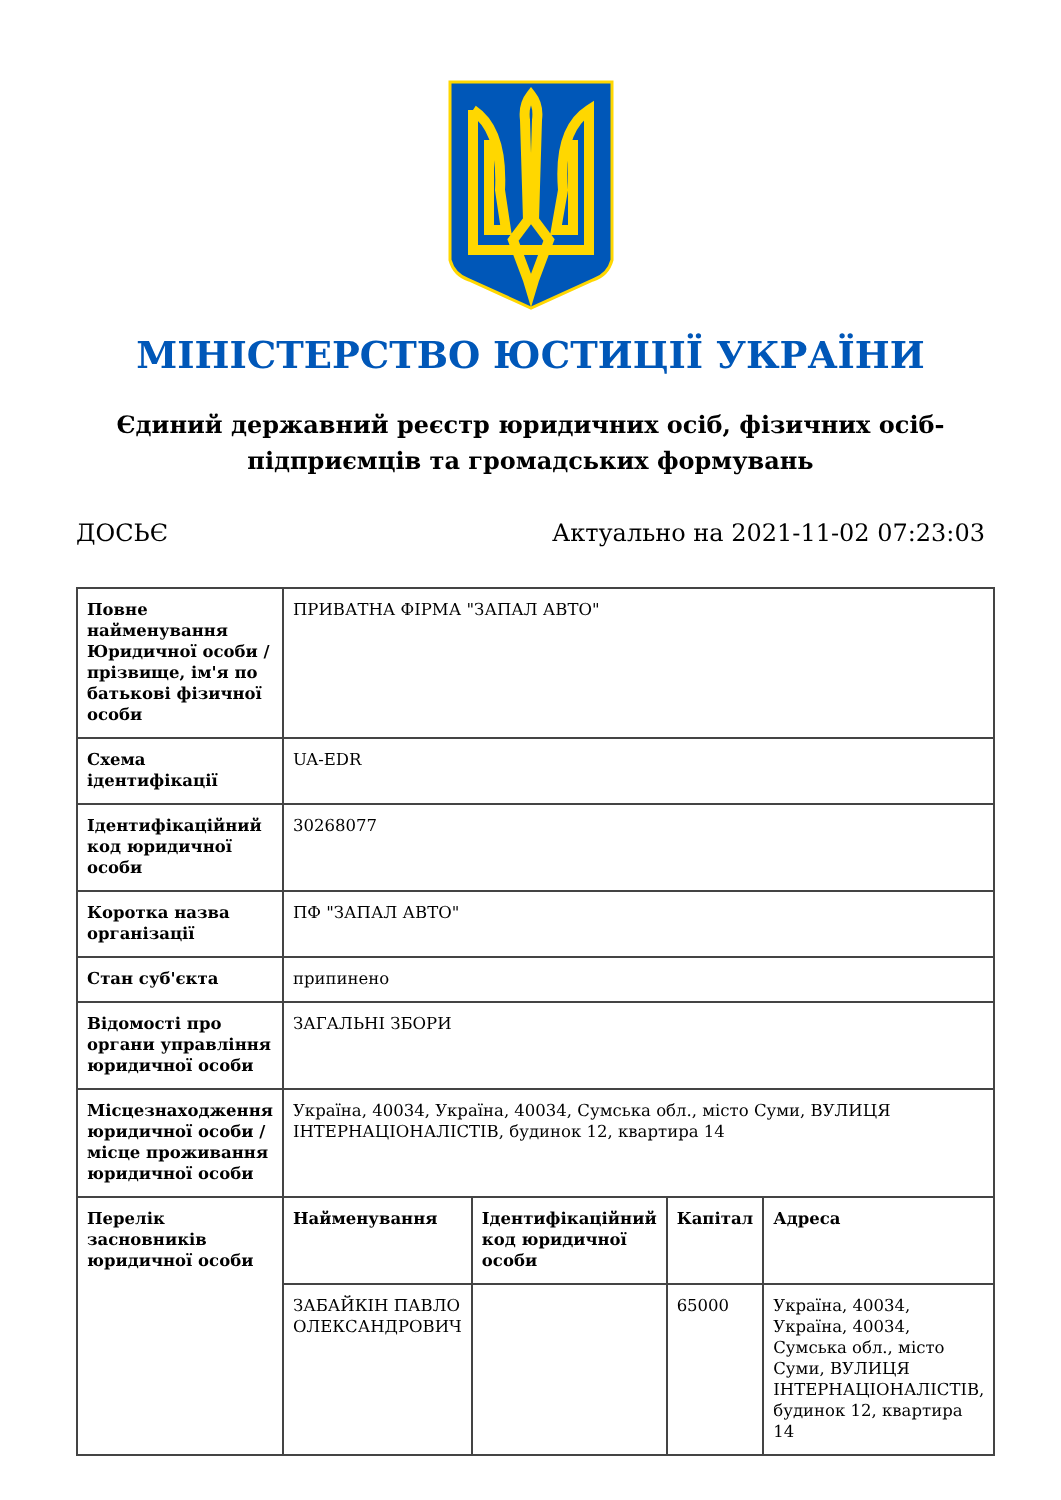МІНІСТЕРСТВО ЮСТИЦІЇ УКРАЇНИ
Єдиний державний реєстр юридичних осіб, фізичних осіб-підприємців та громадських формувань
ДОСЬЄ Актуально на 2021-11-02 07:23:03
| Повне найменування Юридичної особи / прізвище, ім'я по батькові фізичної особи | ПРИВАТНА ФІРМА "ЗАПАЛ АВТО" | | | |
| Схема ідентифікації | UA-EDR | | | |
| Ідентифікаційний код юридичної особи | 30268077 | | | |
| Коротка назва організації | ПФ "ЗАПАЛ АВТО" | | | |
| Стан суб'єкта | припинено | | | |
| Відомості про органи управління юридичної особи | ЗАГАЛЬНІ ЗБОРИ | | | |
| Місцезнаходження юридичної особи / місце проживання юридичної особи | Україна, 40034, Україна, 40034, Сумська обл., місто Суми, ВУЛИЦЯ ІНТЕРНАЦІОНАЛІСТІВ, будинок 12, квартира 14 | | | |
| Перелік засновників юридичної особи | Найменування | Ідентифікаційний код юридичної особи | Капітал | Адреса |
| | ЗАБАЙКІН ПАВЛО ОЛЕКСАНДРОВИЧ | | 65000 | Україна, 40034, Україна, 40034, Сумська обл., місто Суми, ВУЛИЦЯ ІНТЕРНАЦІОНАЛІСТІВ, будинок 12, квартира 14 |